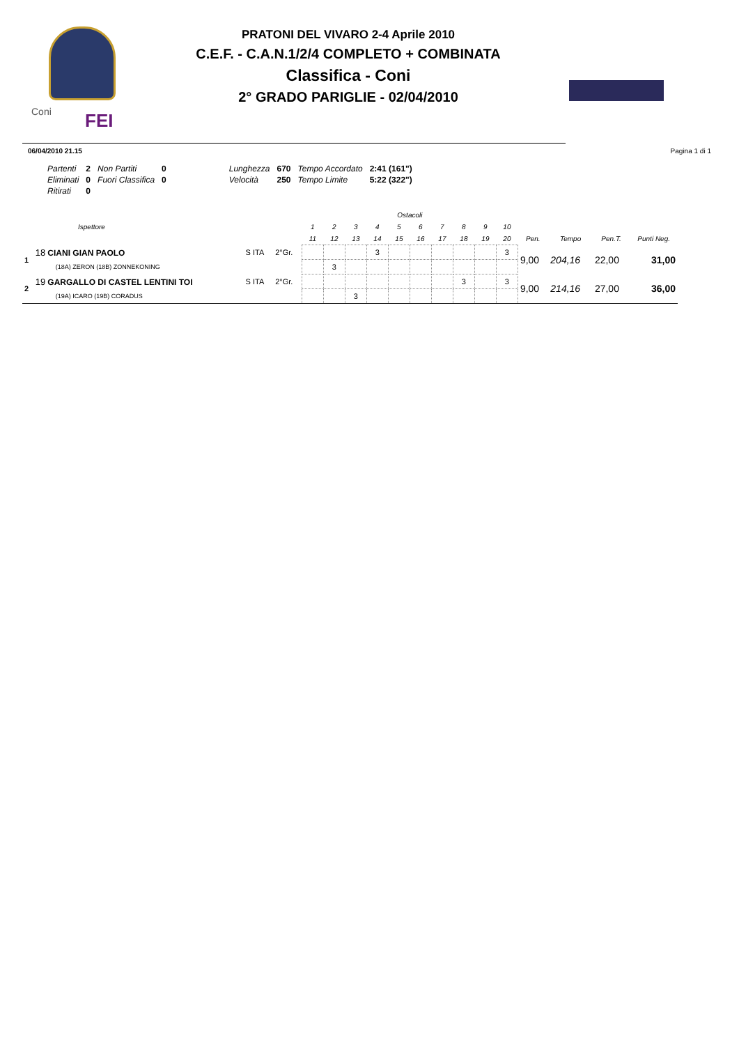Coni FEI
PRATONI DEL VIVARO 2-4 Aprile 2010
C.E.F. - C.A.N.1/2/4 COMPLETO + COMBINATA
Classifica - Coni
2° GRADO PARIGLIE - 02/04/2010
06/04/2010 21.15 Pagina 1 di 1
| Partenti | 2 | Non Partiti | 0 | Lunghezza | 670 | Tempo Accordato | 2:41 (161") |
| Eliminati | 0 | Fuori Classifica | 0 | Velocità | 250 | Tempo Limite | 5:22 (322") |
| Ritirati | 0 | | | | | | |
| Ispettore | | | | Ostacoli | | | | | | | | | | | | | |
| --- | --- | --- | --- | --- | --- | --- | --- | --- | --- | --- | --- | --- | --- | --- | --- | --- | --- |
| | | | | 1 | 2 | 3 | 4 | 5 | 6 | 7 | 8 | 9 | 10 | | | | |
| | | | | 11 | 12 | 13 | 14 | 15 | 16 | 17 | 18 | 19 | 20 | Pen. | Tempo | Pen.T. | Punti Neg. |
| 1 | 18 CIANI GIAN PAOLO | S ITA | 2°Gr. | | | | 3 | | | | | | 3 | 9,00 | 204,16 | 22,00 | 31,00 |
| | (18A) ZERON (18B) ZONNEKONING | | | | 3 | | | | | | | | | | | | |
| 2 | 19 GARGALLO DI CASTEL LENTINI TOI | S ITA | 2°Gr. | | | | | | | | 3 | | 3 | 9,00 | 214,16 | 27,00 | 36,00 |
| | (19A) ICARO (19B) CORADUS | | | | | 3 | | | | | | | | | | | |